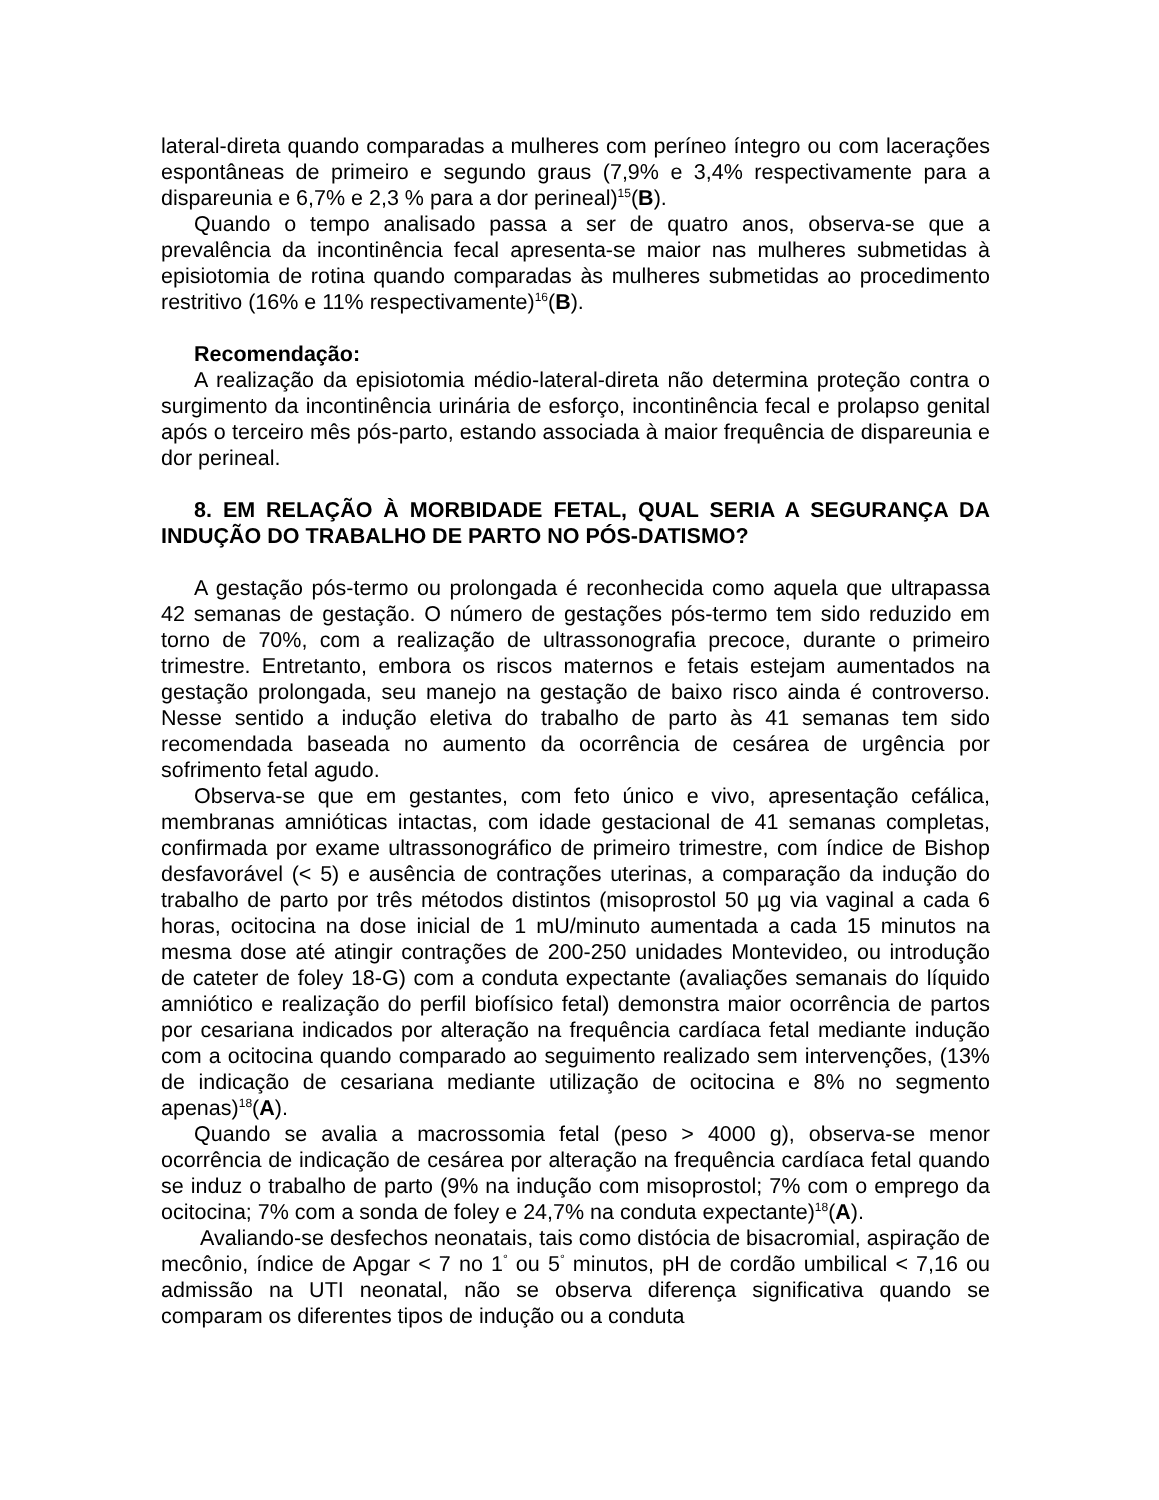lateral-direta quando comparadas a mulheres com períneo íntegro ou com lacerações espontâneas de primeiro e segundo graus (7,9% e 3,4% respectivamente para a dispareunia e 6,7% e 2,3 % para a dor perineal)<sup>15</sup>(B).
Quando o tempo analisado passa a ser de quatro anos, observa-se que a prevalência da incontinência fecal apresenta-se maior nas mulheres submetidas à episiotomia de rotina quando comparadas às mulheres submetidas ao procedimento restritivo (16% e 11% respectivamente)<sup>16</sup>(B).
Recomendação:
A realização da episiotomia médio-lateral-direta não determina proteção contra o surgimento da incontinência urinária de esforço, incontinência fecal e prolapso genital após o terceiro mês pós-parto, estando associada à maior frequência de dispareunia e dor perineal.
8. EM RELAÇÃO À MORBIDADE FETAL, QUAL SERIA A SEGURANÇA DA INDUÇÃO DO TRABALHO DE PARTO NO PÓS-DATISMO?
A gestação pós-termo ou prolongada é reconhecida como aquela que ultrapassa 42 semanas de gestação. O número de gestações pós-termo tem sido reduzido em torno de 70%, com a realização de ultrassonografia precoce, durante o primeiro trimestre. Entretanto, embora os riscos maternos e fetais estejam aumentados na gestação prolongada, seu manejo na gestação de baixo risco ainda é controverso. Nesse sentido a indução eletiva do trabalho de parto às 41 semanas tem sido recomendada baseada no aumento da ocorrência de cesárea de urgência por sofrimento fetal agudo.
Observa-se que em gestantes, com feto único e vivo, apresentação cefálica, membranas amnióticas intactas, com idade gestacional de 41 semanas completas, confirmada por exame ultrassonográfico de primeiro trimestre, com índice de Bishop desfavorável (< 5) e ausência de contrações uterinas, a comparação da indução do trabalho de parto por três métodos distintos (misoprostol 50 µg via vaginal a cada 6 horas, ocitocina na dose inicial de 1 mU/minuto aumentada a cada 15 minutos na mesma dose até atingir contrações de 200-250 unidades Montevideo, ou introdução de cateter de foley 18-G) com a conduta expectante (avaliações semanais do líquido amniótico e realização do perfil biofísico fetal) demonstra maior ocorrência de partos por cesariana indicados por alteração na frequência cardíaca fetal mediante indução com a ocitocina quando comparado ao seguimento realizado sem intervenções, (13% de indicação de cesariana mediante utilização de ocitocina e 8% no segmento apenas)<sup>18</sup>(A).
Quando se avalia a macrossomia fetal (peso > 4000 g), observa-se menor ocorrência de indicação de cesárea por alteração na frequência cardíaca fetal quando se induz o trabalho de parto (9% na indução com misoprostol; 7% com o emprego da ocitocina; 7% com a sonda de foley e 24,7% na conduta expectante)<sup>18</sup>(A).
Avaliando-se desfechos neonatais, tais como distócia de bisacromial, aspiração de mecônio, índice de Apgar < 7 no 1<sup>°</sup> ou 5<sup>°</sup> minutos, pH de cordão umbilical < 7,16 ou admissão na UTI neonatal, não se observa diferença significativa quando se comparam os diferentes tipos de indução ou a conduta